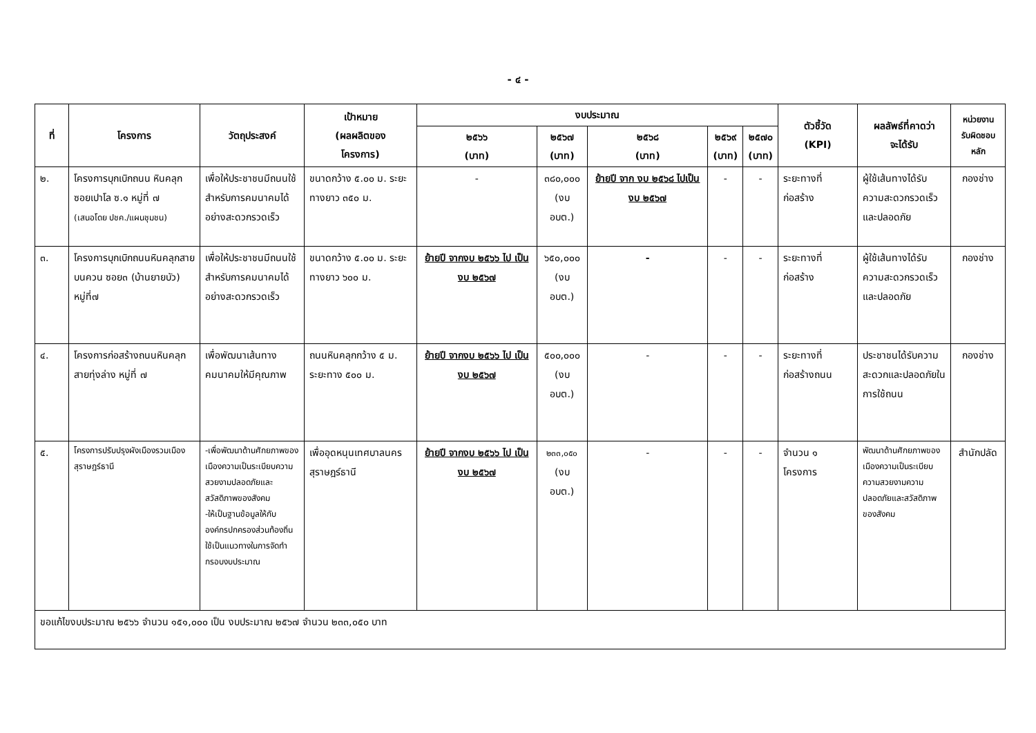- ๔ -
| ที่ | โครงการ | วัตถุประสงค์ | เป้าหมาย (ผลผลิตของ โครงการ) | งบประมาณ | | | | | ตัวชี้วัด (KPI) | ผลลัพธ์ที่คาดว่า จะได้รับ | หน่วยงาน รับผิดชอบ หลัก |
| --- | --- | --- | --- | --- | --- | --- | --- | --- | --- | --- | --- |
| | | | | ๒๕๖๖ (บาท) | ๒๕๖๗ (บาท) | ๒๕๖๘ (บาท) | ๒๕๖๙ (บาท) | ๒๕๗๐ (บาท) | | | |
| ๒. | โครงการบุกเบิกถนน หินคลุกซอยเปาโล ซ.๑ หมู่ที่ ๗ (เสนอโดย ปชค./แผนชุมชน) | เพื่อให้ประชาชนมีถนนใช้สำหรับการคมนาคมได้อย่างสะดวกรวดเร็ว | ขนาดกว้าง ๕.๐๐ ม. ระยะทางยาว ๓๕๐ ม. | - | ๓๘๐,๐๐๐ (งบ อบต.) | ย้ายปี จาก งบ ๒๕๖๘ ไปเป็นงบ ๒๕๖๗ | - | - | ระยะทางที่ก่อสร้าง | ผู้ใช้เส้นทางได้รับความสะดวกรวดเร็วและปลอดภัย | กองช่าง |
| ๓. | โครงการบุกเบิกถนนหินคลุกสายบนควน ซอย๓ (บ้านยายบัว) หมู่ที่๗ | เพื่อให้ประชาชนมีถนนใช้สำหรับการคมนาคมได้อย่างสะดวกรวดเร็ว | ขนาดกว้าง ๕.๐๐ ม. ระยะทางยาว ๖๐๐ ม. | ย้ายปี จากงบ ๒๕๖๖ ไป เป็นงบ ๒๕๖๗ | ๖๕๐,๐๐๐ (งบ อบต.) | - | - | - | ระยะทางที่ก่อสร้าง | ผู้ใช้เส้นทางได้รับความสะดวกรวดเร็วและปลอดภัย | กองช่าง |
| ๔. | โครงการก่อสร้างถนนหินคลุกสายทุ่งล่าง หมู่ที่ ๗ | เพื่อพัฒนาเส้นทางคมนาคมให้มีคุณภาพ | ถนนหินคลุกกว้าง ๕ ม. ระยะทาง ๕๐๐ ม. | ย้ายปี จากงบ ๒๕๖๖ ไป เป็นงบ ๒๕๖๗ | ๕๐๐,๐๐๐ (งบ อบต.) | - | - | - | ระยะทางที่ก่อสร้างถนน | ประชาชนได้รับความสะดวกและปลอดภัยในการใช้ถนน | กองช่าง |
| ๕. | โครงการปรับปรุงผังเมืองรวมเมืองสุราษฎร์ธานี | -เพื่อพัฒนาด้านศักยภาพของเมืองความเป็นระเบียบความสวยงามปลอดภัยและสวัสดิภาพของสังคม -ให้เป็นฐานข้อมูลให้กับองค์กรปกครองส่วนท้องถิ่นใช้เป็นแนวทางในการจัดทำกรอบงบประมาณ | เพื่ออุดหนุนเทศบาลนครสุราษฎร์ธานี | ย้ายปี จากงบ ๒๕๖๖ ไป เป็นงบ ๒๕๖๗ | ๒๓๓,๐๕๐ (งบ อบต.) | - | - | - | จำนวน ๑ โครงการ | พัฒนาด้านศักยภาพของเมืองความเป็นระเบียบความสวยงามความปลอดภัยและสวัสดิภาพของสังคม | สำนักปลัด |
| ขอแก้ไขงบประมาณ ๒๕๖๖ จำนวน ๑๕๑,๐๐๐ เป็น งบประมาณ ๒๕๖๗ จำนวน ๒๓๓,๐๕๐ บาท | | | | | | | | | | | |